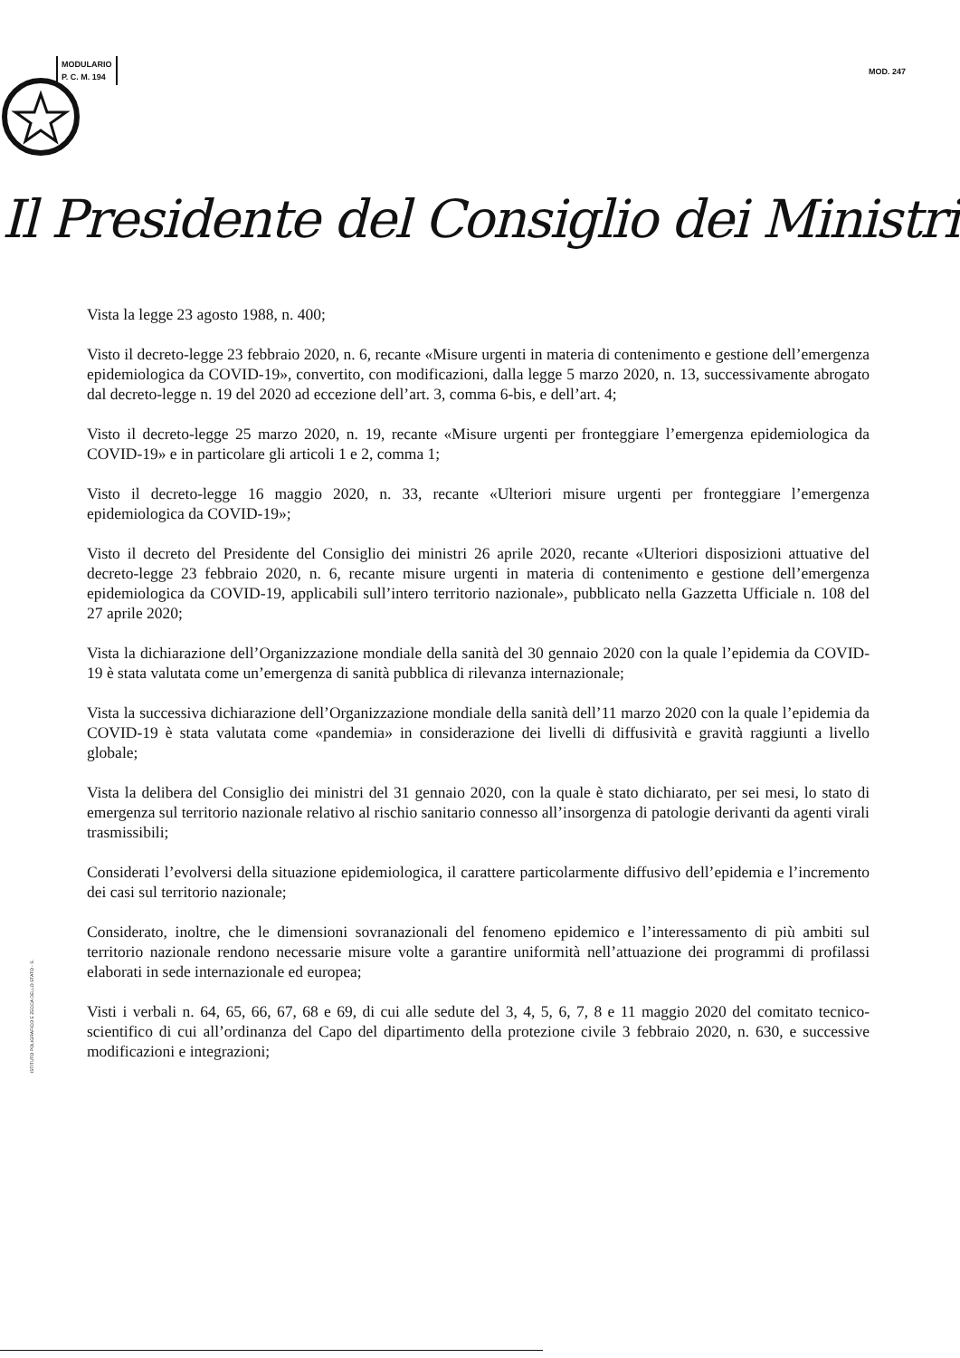MODULARIO
P. C. M. 194
MOD. 247
Il Presidente del Consiglio dei Ministri
Vista la legge 23 agosto 1988, n. 400;
Visto il decreto-legge 23 febbraio 2020, n. 6, recante «Misure urgenti in materia di contenimento e gestione dell’emergenza epidemiologica da COVID-19», convertito, con modificazioni, dalla legge 5 marzo 2020, n. 13, successivamente abrogato dal decreto-legge n. 19 del 2020 ad eccezione dell’art. 3, comma 6-bis, e dell’art. 4;
Visto il decreto-legge 25 marzo 2020, n. 19, recante «Misure urgenti per fronteggiare l’emergenza epidemiologica da COVID-19» e in particolare gli articoli 1 e 2, comma 1;
Visto il decreto-legge 16 maggio 2020, n. 33, recante «Ulteriori misure urgenti per fronteggiare l’emergenza epidemiologica da COVID-19»;
Visto il decreto del Presidente del Consiglio dei ministri 26 aprile 2020, recante «Ulteriori disposizioni attuative del decreto-legge 23 febbraio 2020, n. 6, recante misure urgenti in materia di contenimento e gestione dell’emergenza epidemiologica da COVID-19, applicabili sull’intero territorio nazionale», pubblicato nella Gazzetta Ufficiale n. 108 del 27 aprile 2020;
Vista la dichiarazione dell’Organizzazione mondiale della sanità del 30 gennaio 2020 con la quale l’epidemia da COVID-19 è stata valutata come un’emergenza di sanità pubblica di rilevanza internazionale;
Vista la successiva dichiarazione dell’Organizzazione mondiale della sanità dell’11 marzo 2020 con la quale l’epidemia da COVID-19 è stata valutata come «pandemia» in considerazione dei livelli di diffusività e gravità raggiunti a livello globale;
Vista la delibera del Consiglio dei ministri del 31 gennaio 2020, con la quale è stato dichiarato, per sei mesi, lo stato di emergenza sul territorio nazionale relativo al rischio sanitario connesso all’insorgenza di patologie derivanti da agenti virali trasmissibili;
Considerati l’evolversi della situazione epidemiologica, il carattere particolarmente diffusivo dell’epidemia e l’incremento dei casi sul territorio nazionale;
Considerato, inoltre, che le dimensioni sovranazionali del fenomeno epidemico e l’interessamento di più ambiti sul territorio nazionale rendono necessarie misure volte a garantire uniformità nell’attuazione dei programmi di profilassi elaborati in sede internazionale ed europea;
Visti i verbali n. 64, 65, 66, 67, 68 e 69, di cui alle sedute del 3, 4, 5, 6, 7, 8 e 11 maggio 2020 del comitato tecnico-scientifico di cui all’ordinanza del Capo del dipartimento della protezione civile 3 febbraio 2020, n. 630, e successive modificazioni e integrazioni;
ISTITUTO POLIGRAFICO E ZECCA DELLO STATO - S.